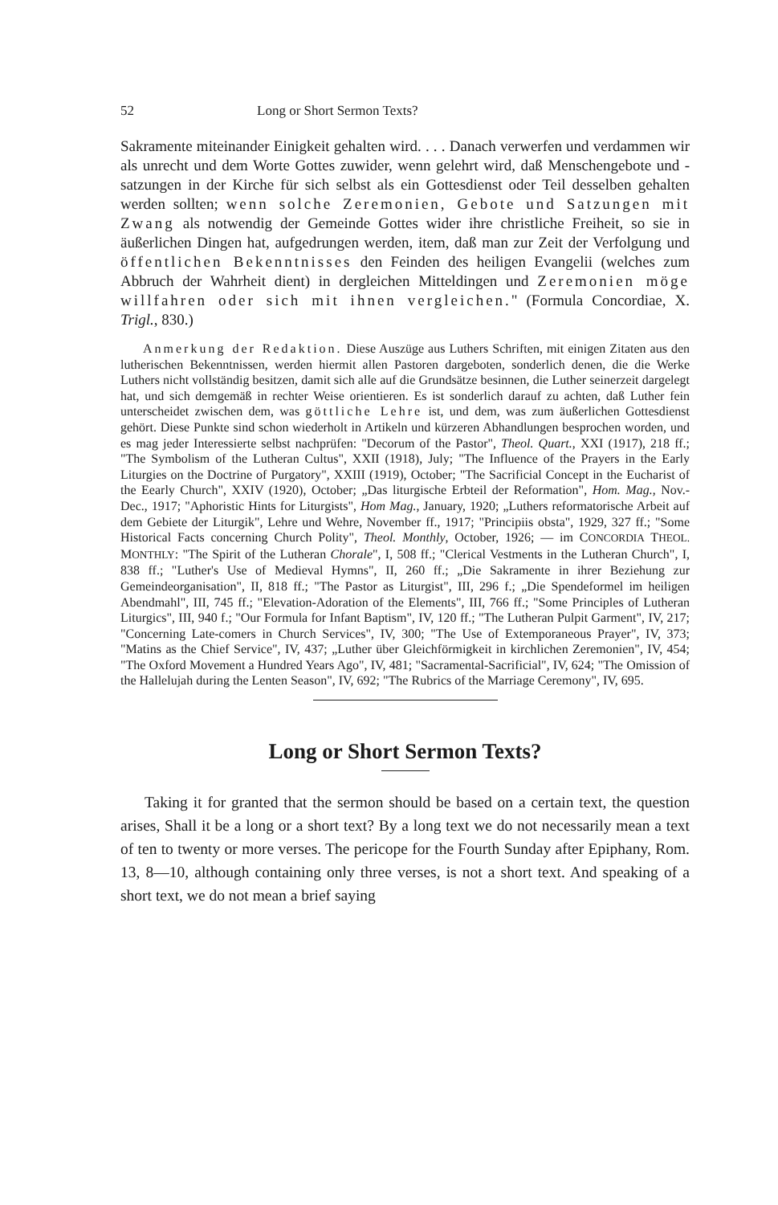52 Long or Short Sermon Texts?
Sakramente miteinander Einigkeit gehalten wird. . . . Danach verwerfen und verdammen wir als unrecht und dem Worte Gottes zuwider, wenn gelehrt wird, daß Menschengebote und -satzungen in der Kirche für sich selbst als ein Gottesdienst oder Teil desselben gehalten werden sollten; wenn solche Zeremonien, Gebote und Satzungen mit Zwang als notwendig der Gemeinde Gottes wider ihre christliche Freiheit, so sie in äußerlichen Dingen hat, aufgedrungen werden, item, daß man zur Zeit der Verfolgung und öffentlichen Bekenntnisses den Feinden des heiligen Evangelii (welches zum Abbruch der Wahrheit dient) in dergleichen Mitteldingen und Zeremonien möge willfahren oder sich mit ihnen vergleichen." (Formula Concordiae, X. Trigl., 830.)
Anmerkung der Redaktion. Diese Auszüge aus Luthers Schriften, mit einigen Zitaten aus den lutherischen Bekenntnissen, werden hiermit allen Pastoren dargeboten, sonderlich denen, die die Werke Luthers nicht vollständig besitzen, damit sich alle auf die Grundsätze besinnen, die Luther seinerzeit dargelegt hat, und sich demgemäß in rechter Weise orientieren. Es ist sonderlich darauf zu achten, daß Luther fein unterscheidet zwischen dem, was göttliche Lehre ist, und dem, was zum äußerlichen Gottesdienst gehört. Diese Punkte sind schon wiederholt in Artikeln und kürzeren Abhandlungen besprochen worden, und es mag jeder Interessierte selbst nachprüfen: "Decorum of the Pastor", Theol. Quart., XXI (1917), 218 ff.; "The Symbolism of the Lutheran Cultus", XXII (1918), July; "The Influence of the Prayers in the Early Liturgies on the Doctrine of Purgatory", XXIII (1919), October; "The Sacrificial Concept in the Eucharist of the Eearly Church", XXIV (1920), October; „Das liturgische Erbteil der Reformation", Hom. Mag., Nov.-Dec., 1917; "Aphoristic Hints for Liturgists", Hom Mag., January, 1920; „Luthers reformatorische Arbeit auf dem Gebiete der Liturgik", Lehre und Wehre, November ff., 1917; "Principiis obsta", 1929, 327 ff.; "Some Historical Facts concerning Church Polity", Theol. Monthly, October, 1926; — im CONCORDIA THEOL. MONTHLY: "The Spirit of the Lutheran Chorale", I, 508 ff.; "Clerical Vestments in the Lutheran Church", I, 838 ff.; "Luther's Use of Medieval Hymns", II, 260 ff.; „Die Sakramente in ihrer Beziehung zur Gemeindeorganisation", II, 818 ff.; "The Pastor as Liturgist", III, 296 f.; „Die Spendeformel im heiligen Abendmahl", III, 745 ff.; "Elevation-Adoration of the Elements", III, 766 ff.; "Some Principles of Lutheran Liturgics", III, 940 f.; "Our Formula for Infant Baptism", IV, 120 ff.; "The Lutheran Pulpit Garment", IV, 217; "Concerning Late-comers in Church Services", IV, 300; "The Use of Extemporaneous Prayer", IV, 373; "Matins as the Chief Service", IV, 437; „Luther über Gleichförmigkeit in kirchlichen Zeremonien", IV, 454; "The Oxford Movement a Hundred Years Ago", IV, 481; "Sacramental-Sacrificial", IV, 624; "The Omission of the Hallelujah during the Lenten Season", IV, 692; "The Rubrics of the Marriage Ceremony", IV, 695.
Long or Short Sermon Texts?
Taking it for granted that the sermon should be based on a certain text, the question arises, Shall it be a long or a short text? By a long text we do not necessarily mean a text of ten to twenty or more verses. The pericope for the Fourth Sunday after Epiphany, Rom. 13, 8—10, although containing only three verses, is not a short text. And speaking of a short text, we do not mean a brief saying